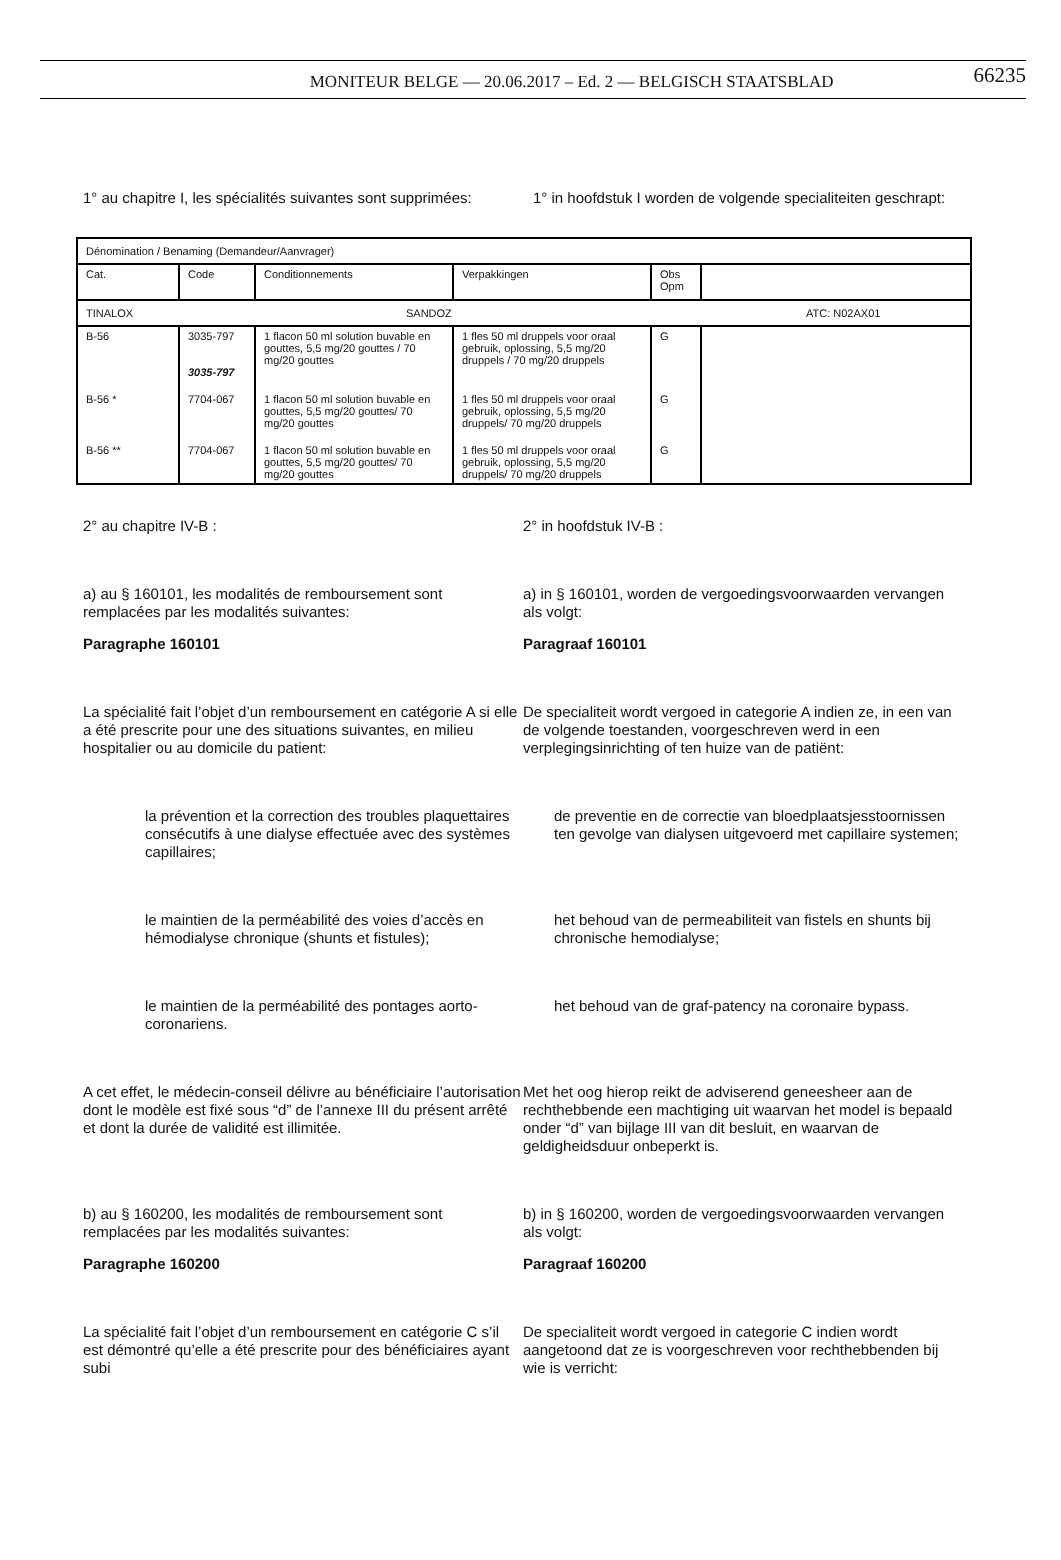MONITEUR BELGE — 20.06.2017 – Ed. 2 — BELGISCH STAATSBLAD 66235
1° au chapitre I, les spécialités suivantes sont supprimées:
1° in hoofdstuk I worden de volgende specialiteiten geschrapt:
| Dénomination / Benaming (Demandeur/Aanvrager) | | | | | |
| Cat. | Code | Conditionnements | Verpakkingen | Obs Opm | |
| TINALOX SANDOZ ATC: N02AX01 | | | | | |
| B-56 | 3035-797 3035-797 | 1 flacon 50 ml solution buvable en gouttes, 5,5 mg/20 gouttes / 70 mg/20 gouttes | 1 fles 50 ml druppels voor oraal gebruik, oplossing, 5,5 mg/20 druppels / 70 mg/20 druppels | G | |
| B-56 * | 7704-067 | 1 flacon 50 ml solution buvable en gouttes, 5,5 mg/20 gouttes/ 70 mg/20 gouttes | 1 fles 50 ml druppels voor oraal gebruik, oplossing, 5,5 mg/20 druppels/ 70 mg/20 druppels | G | |
| B-56 ** | 7704-067 | 1 flacon 50 ml solution buvable en gouttes, 5,5 mg/20 gouttes/ 70 mg/20 gouttes | 1 fles 50 ml druppels voor oraal gebruik, oplossing, 5,5 mg/20 druppels/ 70 mg/20 druppels | G | |
2° au chapitre IV-B : 2° in hoofdstuk IV-B :
a) au § 160101, les modalités de remboursement sont remplacées par les modalités suivantes:
Paragraphe 160101
a) in § 160101, worden de vergoedingsvoorwaarden vervangen als volgt:
Paragraaf 160101
La spécialité fait l’objet d’un remboursement en catégorie A si elle a été prescrite pour une des situations suivantes, en milieu hospitalier ou au domicile du patient:
De specialiteit wordt vergoed in categorie A indien ze, in een van de volgende toestanden, voorgeschreven werd in een verplegingsinrichting of ten huize van de patiënt:
la prévention et la correction des troubles plaquettaires consécutifs à une dialyse effectuée avec des systèmes capillaires;
de preventie en de correctie van bloedplaatsjesstoornissen ten gevolge van dialysen uitgevoerd met capillaire systemen;
le maintien de la perméabilité des voies d’accès en hémodialyse chronique (shunts et fistules);
het behoud van de permeabiliteit van fistels en shunts bij chronische hemodialyse;
le maintien de la perméabilité des pontages aorto-coronariens.
het behoud van de graf-patency na coronaire bypass.
A cet effet, le médecin-conseil délivre au bénéficiaire l’autorisation dont le modèle est fixé sous “d” de l’annexe III du présent arrêté et dont la durée de validité est illimitée.
Met het oog hierop reikt de adviserend geneesheer aan de rechthebbende een machtiging uit waarvan het model is bepaald onder “d” van bijlage III van dit besluit, en waarvan de geldigheidsduur onbeperkt is.
b) au § 160200, les modalités de remboursement sont remplacées par les modalités suivantes:
Paragraphe 160200
b) in § 160200, worden de vergoedingsvoorwaarden vervangen als volgt:
Paragraaf 160200
La spécialité fait l’objet d’un remboursement en catégorie C s’il est démontré qu’elle a été prescrite pour des bénéficiaires ayant subi
De specialiteit wordt vergoed in categorie C indien wordt aangetoond dat ze is voorgeschreven voor rechthebbenden bij wie is verricht: